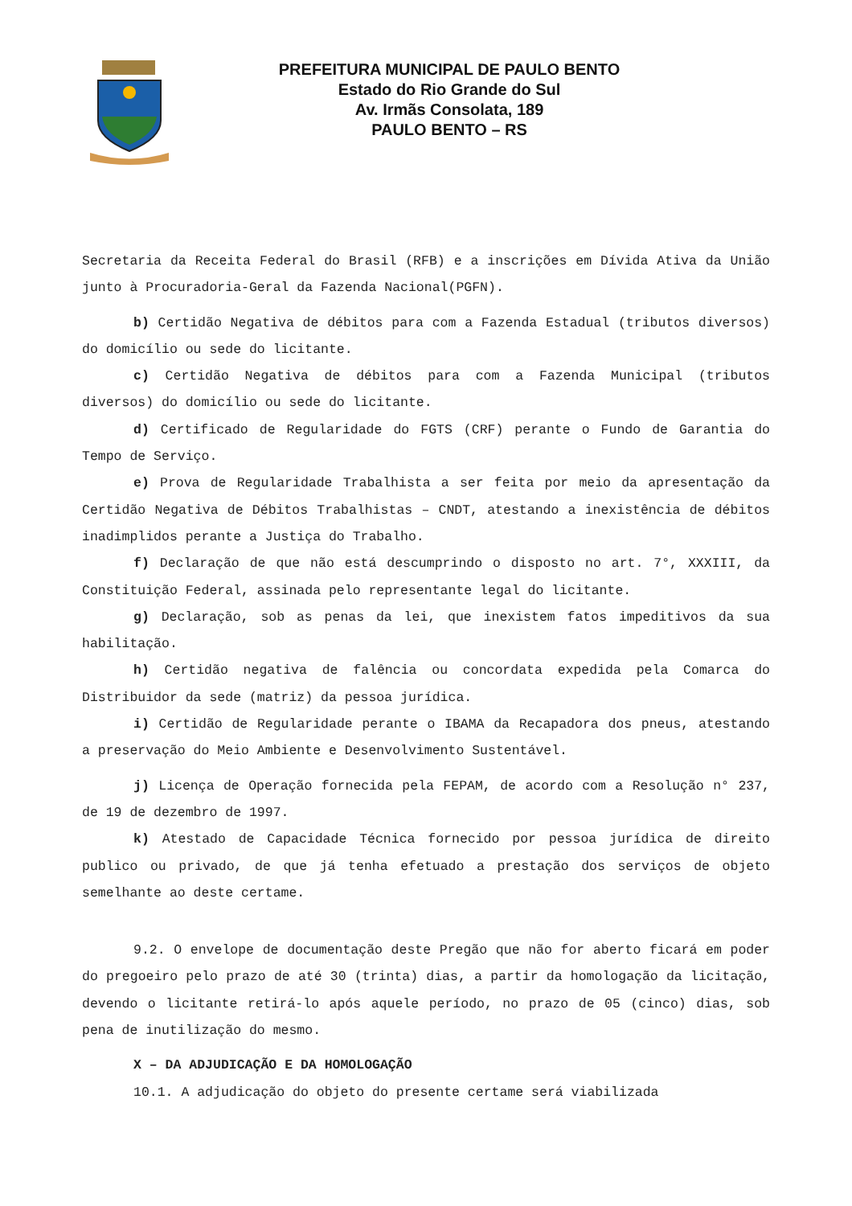PREFEITURA MUNICIPAL DE PAULO BENTO
Estado do Rio Grande do Sul
Av. Irmãs Consolata, 189
PAULO BENTO – RS
Secretaria da Receita Federal do Brasil (RFB) e a inscrições em Dívida Ativa da União junto à Procuradoria-Geral da Fazenda Nacional(PGFN).
b) Certidão Negativa de débitos para com a Fazenda Estadual (tributos diversos) do domicílio ou sede do licitante.
c) Certidão Negativa de débitos para com a Fazenda Municipal (tributos diversos) do domicílio ou sede do licitante.
d) Certificado de Regularidade do FGTS (CRF) perante o Fundo de Garantia do Tempo de Serviço.
e) Prova de Regularidade Trabalhista a ser feita por meio da apresentação da Certidão Negativa de Débitos Trabalhistas – CNDT, atestando a inexistência de débitos inadimplidos perante a Justiça do Trabalho.
f) Declaração de que não está descumprindo o disposto no art. 7°, XXXIII, da Constituição Federal, assinada pelo representante legal do licitante.
g) Declaração, sob as penas da lei, que inexistem fatos impeditivos da sua habilitação.
h) Certidão negativa de falência ou concordata expedida pela Comarca do Distribuidor da sede (matriz) da pessoa jurídica.
i) Certidão de Regularidade perante o IBAMA da Recapadora dos pneus, atestando a preservação do Meio Ambiente e Desenvolvimento Sustentável.
j) Licença de Operação fornecida pela FEPAM, de acordo com a Resolução n° 237, de 19 de dezembro de 1997.
k) Atestado de Capacidade Técnica fornecido por pessoa jurídica de direito publico ou privado, de que já tenha efetuado a prestação dos serviços de objeto semelhante ao deste certame.
9.2. O envelope de documentação deste Pregão que não for aberto ficará em poder do pregoeiro pelo prazo de até 30 (trinta) dias, a partir da homologação da licitação, devendo o licitante retirá-lo após aquele período, no prazo de 05 (cinco) dias, sob pena de inutilização do mesmo.
X – DA ADJUDICAÇÃO E DA HOMOLOGAÇÃO
10.1. A adjudicação do objeto do presente certame será viabilizada